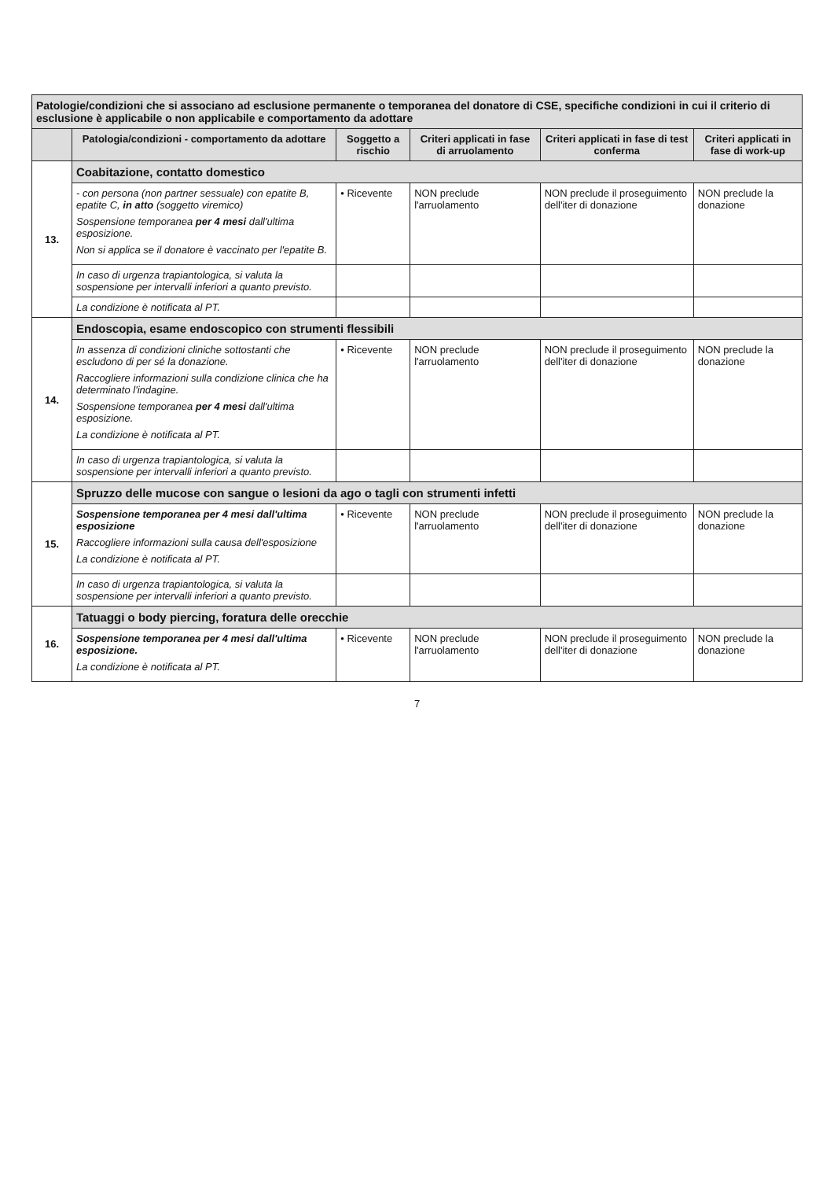| Patologie/condizioni che si associano ad esclusione permanente o temporanea del donatore di CSE, specifiche condizioni in cui il criterio di esclusione è applicabile o non applicabile e comportamento da adottare | | | | | |
| | Patologia/condizioni - comportamento da adottare | Soggetto a rischio | Criteri applicati in fase di arruolamento | Criteri applicati in fase di test conferma | Criteri applicati in fase di work-up |
| 13. | Coabitazione, contatto domestico | | | | |
| | - con persona (non partner sessuale) con epatite B, epatite C, in atto (soggetto viremico) Sospensione temporanea per 4 mesi dall'ultima esposizione. Non si applica se il donatore è vaccinato per l'epatite B. | • Ricevente | NON preclude l'arruolamento | NON preclude il proseguimento dell'iter di donazione | NON preclude la donazione |
| | In caso di urgenza trapiantologica, si valuta la sospensione per intervalli inferiori a quanto previsto. | | | | |
| | La condizione è notificata al PT. | | | | |
| 14. | Endoscopia, esame endoscopico con strumenti flessibili | | | | |
| | In assenza di condizioni cliniche sottostanti che escludono di per sé la donazione. Raccogliere informazioni sulla condizione clinica che ha determinato l'indagine. Sospensione temporanea per 4 mesi dall'ultima esposizione. La condizione è notificata al PT. | • Ricevente | NON preclude l'arruolamento | NON preclude il proseguimento dell'iter di donazione | NON preclude la donazione |
| | In caso di urgenza trapiantologica, si valuta la sospensione per intervalli inferiori a quanto previsto. | | | | |
| 15. | Spruzzo delle mucose con sangue o lesioni da ago o tagli con strumenti infetti | | | | |
| | Sospensione temporanea per 4 mesi dall'ultima esposizione Raccogliere informazioni sulla causa dell'esposizione La condizione è notificata al PT. | • Ricevente | NON preclude l'arruolamento | NON preclude il proseguimento dell'iter di donazione | NON preclude la donazione |
| | In caso di urgenza trapiantologica, si valuta la sospensione per intervalli inferiori a quanto previsto. | | | | |
| 16. | Tatuaggi o body piercing, foratura delle orecchie | | | | |
| | Sospensione temporanea per 4 mesi dall'ultima esposizione. La condizione è notificata al PT. | • Ricevente | NON preclude l'arruolamento | NON preclude il proseguimento dell'iter di donazione | NON preclude la donazione |
7